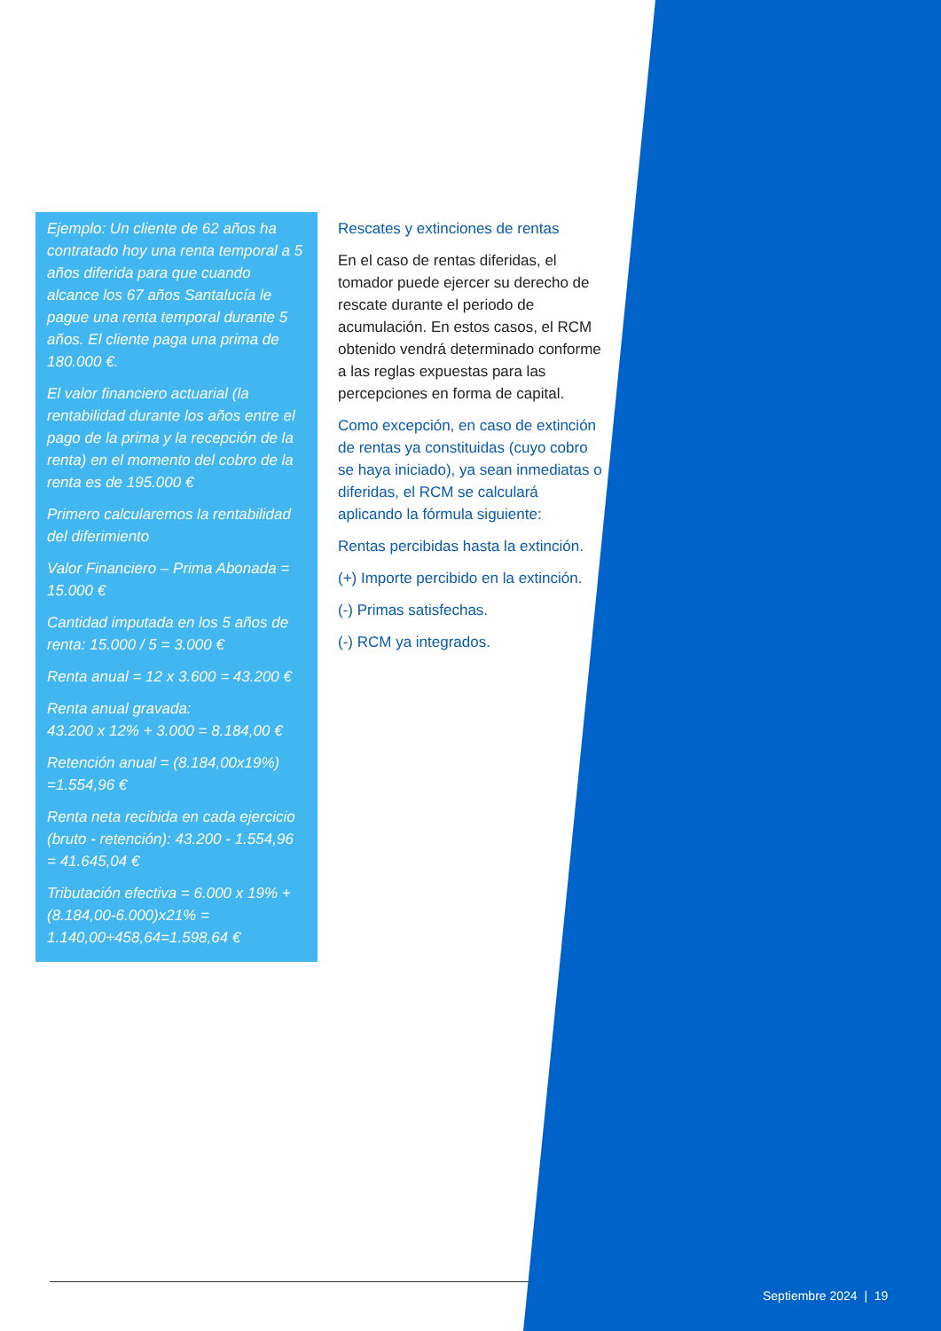Ejemplo: Un cliente de 62 años ha contratado hoy una renta temporal a 5 años diferida para que cuando alcance los 67 años Santalucía le pague una renta temporal durante 5 años. El cliente paga una prima de 180.000 €.
El valor financiero actuarial (la rentabilidad durante los años entre el pago de la prima y la recepción de la renta) en el momento del cobro de la renta es de 195.000 €
Primero calcularemos la rentabilidad del diferimiento
Valor Financiero – Prima Abonada = 15.000 €
Cantidad imputada en los 5 años de renta: 15.000 / 5 = 3.000 €
Renta anual = 12 x 3.600 = 43.200 €
Renta anual gravada:
43.200 x 12% + 3.000 = 8.184,00 €
Retención anual = (8.184,00x19%) =1.554,96 €
Renta neta recibida en cada ejercicio (bruto - retención): 43.200 - 1.554,96 = 41.645,04 €
Tributación efectiva = 6.000 x 19% + (8.184,00-6.000)x21% = 1.140,00+458,64=1.598,64 €
Rescates y extinciones de rentas
En el caso de rentas diferidas, el tomador puede ejercer su derecho de rescate durante el periodo de acumulación. En estos casos, el RCM obtenido vendrá determinado conforme a las reglas expuestas para las percepciones en forma de capital.
Como excepción, en caso de extinción de rentas ya constituidas (cuyo cobro se haya iniciado), ya sean inmediatas o diferidas, el RCM se calculará aplicando la fórmula siguiente:
Rentas percibidas hasta la extinción.
(+) Importe percibido en la extinción.
(-) Primas satisfechas.
(-) RCM ya integrados.
Septiembre 2024 | 19